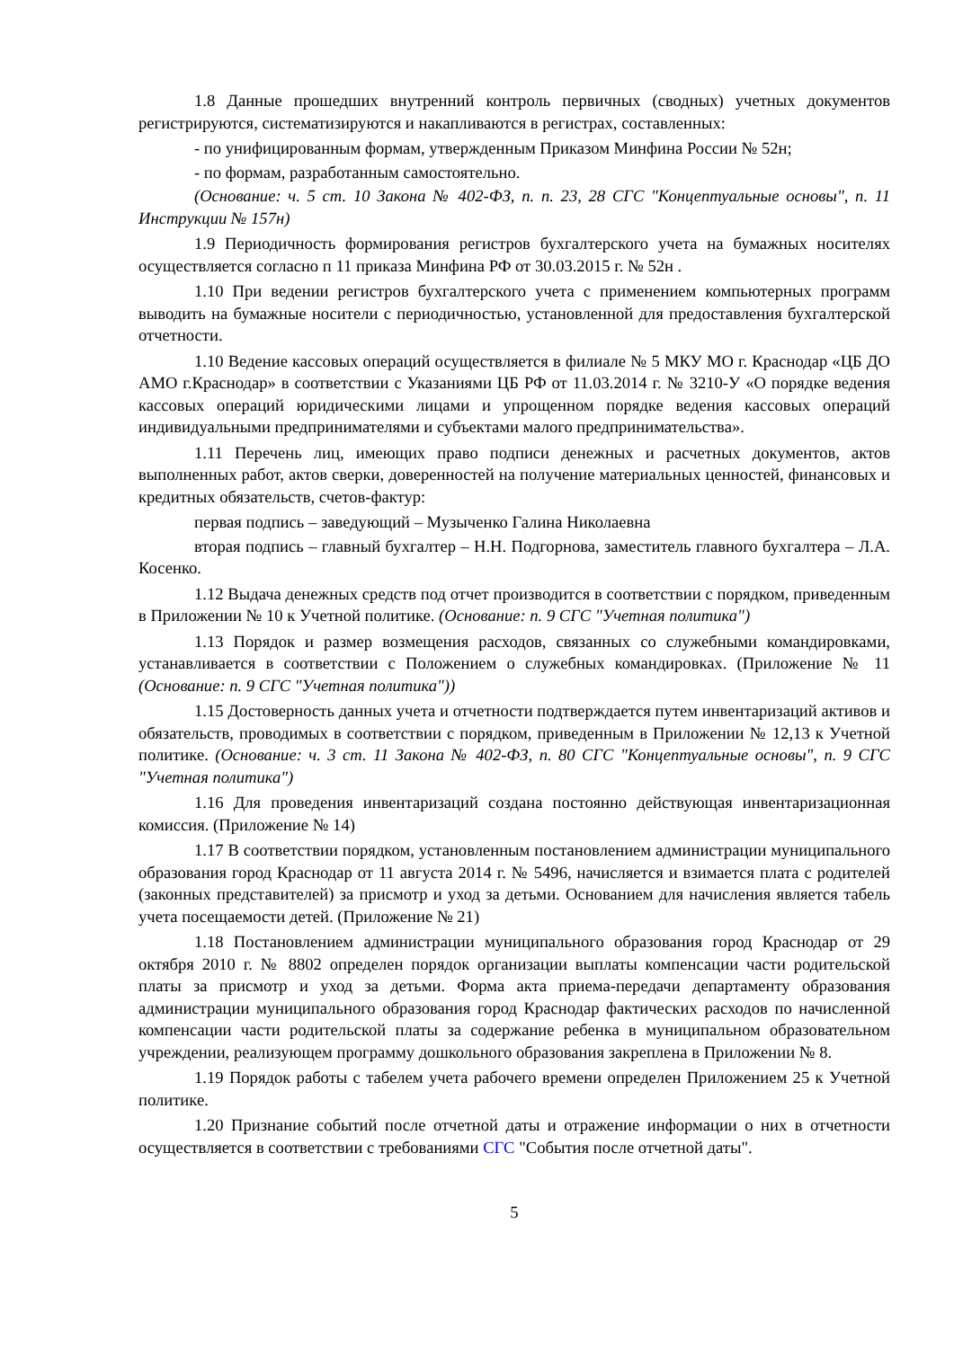1.8 Данные прошедших внутренний контроль первичных (сводных) учетных документов регистрируются, систематизируются и накапливаются в регистрах, составленных:
- по унифицированным формам, утвержденным Приказом Минфина России № 52н;
- по формам, разработанным самостоятельно.
(Основание: ч. 5 ст. 10 Закона № 402-ФЗ, п. п. 23, 28 СГС "Концептуальные основы", п. 11 Инструкции № 157н)
1.9 Периодичность формирования регистров бухгалтерского учета на бумажных носителях осуществляется согласно п 11 приказа Минфина РФ от 30.03.2015 г. № 52н .
1.10 При ведении регистров бухгалтерского учета с применением компьютерных программ выводить на бумажные носители с периодичностью, установленной для предоставления бухгалтерской отчетности.
1.10 Ведение кассовых операций осуществляется в филиале № 5 МКУ МО г. Краснодар «ЦБ ДО АМО г.Краснодар» в соответствии с Указаниями ЦБ РФ от 11.03.2014 г. № 3210-У «О порядке ведения кассовых операций юридическими лицами и упрощенном порядке ведения кассовых операций индивидуальными предпринимателями и субъектами малого предпринимательства».
1.11 Перечень лиц, имеющих право подписи денежных и расчетных документов, актов выполненных работ, актов сверки, доверенностей на получение материальных ценностей, финансовых и кредитных обязательств, счетов-фактур:
первая подпись – заведующий – Музыченко Галина Николаевна
вторая подпись – главный бухгалтер – Н.Н. Подгорнова, заместитель главного бухгалтера – Л.А. Косенко.
1.12 Выдача денежных средств под отчет производится в соответствии с порядком, приведенным в Приложении № 10 к Учетной политике. (Основание: п. 9 СГС "Учетная политика")
1.13 Порядок и размер возмещения расходов, связанных со служебными командировками, устанавливается в соответствии с Положением о служебных командировках. (Приложение № 11 (Основание: п. 9 СГС "Учетная политика"))
1.15 Достоверность данных учета и отчетности подтверждается путем инвентаризаций активов и обязательств, проводимых в соответствии с порядком, приведенным в Приложении № 12,13 к Учетной политике. (Основание: ч. 3 ст. 11 Закона № 402-ФЗ, п. 80 СГС "Концептуальные основы", п. 9 СГС "Учетная политика")
1.16 Для проведения инвентаризаций создана постоянно действующая инвентаризационная комиссия. (Приложение № 14)
1.17 В соответствии порядком, установленным постановлением администрации муниципального образования город Краснодар от 11 августа 2014 г. № 5496, начисляется и взимается плата с родителей (законных представителей) за присмотр и уход за детьми. Основанием для начисления является табель учета посещаемости детей. (Приложение № 21)
1.18 Постановлением администрации муниципального образования город Краснодар от 29 октября 2010 г. № 8802 определен порядок организации выплаты компенсации части родительской платы за присмотр и уход за детьми. Форма акта приема-передачи департаменту образования администрации муниципального образования город Краснодар фактических расходов по начисленной компенсации части родительской платы за содержание ребенка в муниципальном образовательном учреждении, реализующем программу дошкольного образования закреплена в Приложении № 8.
1.19 Порядок работы с табелем учета рабочего времени определен Приложением 25 к Учетной политике.
1.20 Признание событий после отчетной даты и отражение информации о них в отчетности осуществляется в соответствии с требованиями СГС "События после отчетной даты".
5